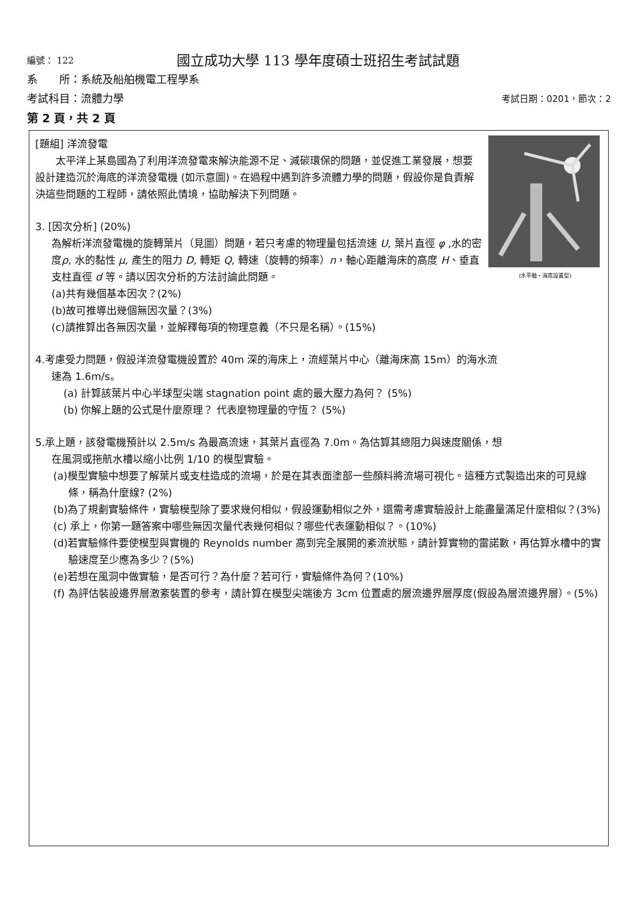編號： 122
國立成功大學 113 學年度碩士班招生考試試題
系　　所：系統及船舶機電工程學系
考試科目：流體力學 考試日期：0201，節次：2
第 2 頁，共 2 頁
(水平軸・海底設置型)
[題組] 洋流發電
太平洋上某島國為了利用洋流發電來解決能源不足、減碳環保的問題，並促進工業發展，想要設計建造沉於海底的洋流發電機 (如示意圖)。在過程中遇到許多流體力學的問題，假設你是負責解決這些問題的工程師，請依照此情境，協助解決下列問題。
3. [因次分析] (20%)
為解析洋流發電機的旋轉葉片（見圖）問題，若只考慮的物理量包括流速 U, 葉片直徑 φ ,水的密度ρ, 水的黏性 μ, 產生的阻力 D, 轉矩 Q, 轉速（旋轉的頻率）n，軸心距離海床的高度 H、垂直支柱直徑 d 等。請以因次分析的方法討論此問題。
(a)共有幾個基本因次？(2%)
(b)故可推導出幾個無因次量？(3%)
(c)請推算出各無因次量，並解釋每項的物理意義（不只是名稱）。(15%)
4.考慮受力問題，假設洋流發電機設置於 40m 深的海床上，流經葉片中心（離海床高 15m）的海水流
速為 1.6m/s。
(a) 計算該葉片中心半球型尖端 stagnation point 處的最大壓力為何？ (5%)
(b) 你解上題的公式是什麼原理？ 代表麼物理量的守恆？ (5%)
5.承上題，該發電機預計以 2.5m/s 為最高流速，其葉片直徑為 7.0m。為估算其總阻力與速度關係，想
在風洞或拖航水槽以縮小比例 1/10 的模型實驗。
(a)模型實驗中想要了解葉片或支柱造成的流場，於是在其表面塗部一些顏料將流場可視化。這種方式製造出來的可見線條，稱為什麼線? (2%)
(b)為了規劃實驗條件，實驗模型除了要求幾何相似，假設運動相似之外，還需考慮實驗設計上能盡量滿足什麼相似？(3%)
(c) 承上，你第一題答案中哪些無因次量代表幾何相似？哪些代表運動相似？。(10%)
(d)若實驗條件要使模型與實機的 Reynolds number 高到完全展開的紊流狀態，請計算實物的雷諾數，再估算水槽中的實驗速度至少應為多少？(5%)
(e)若想在風洞中做實驗，是否可行？為什麼？若可行，實驗條件為何？(10%)
(f) 為評估裝設邊界層激紊裝置的參考，請計算在模型尖端後方 3cm 位置處的層流邊界層厚度(假設為層流邊界層）。(5%)